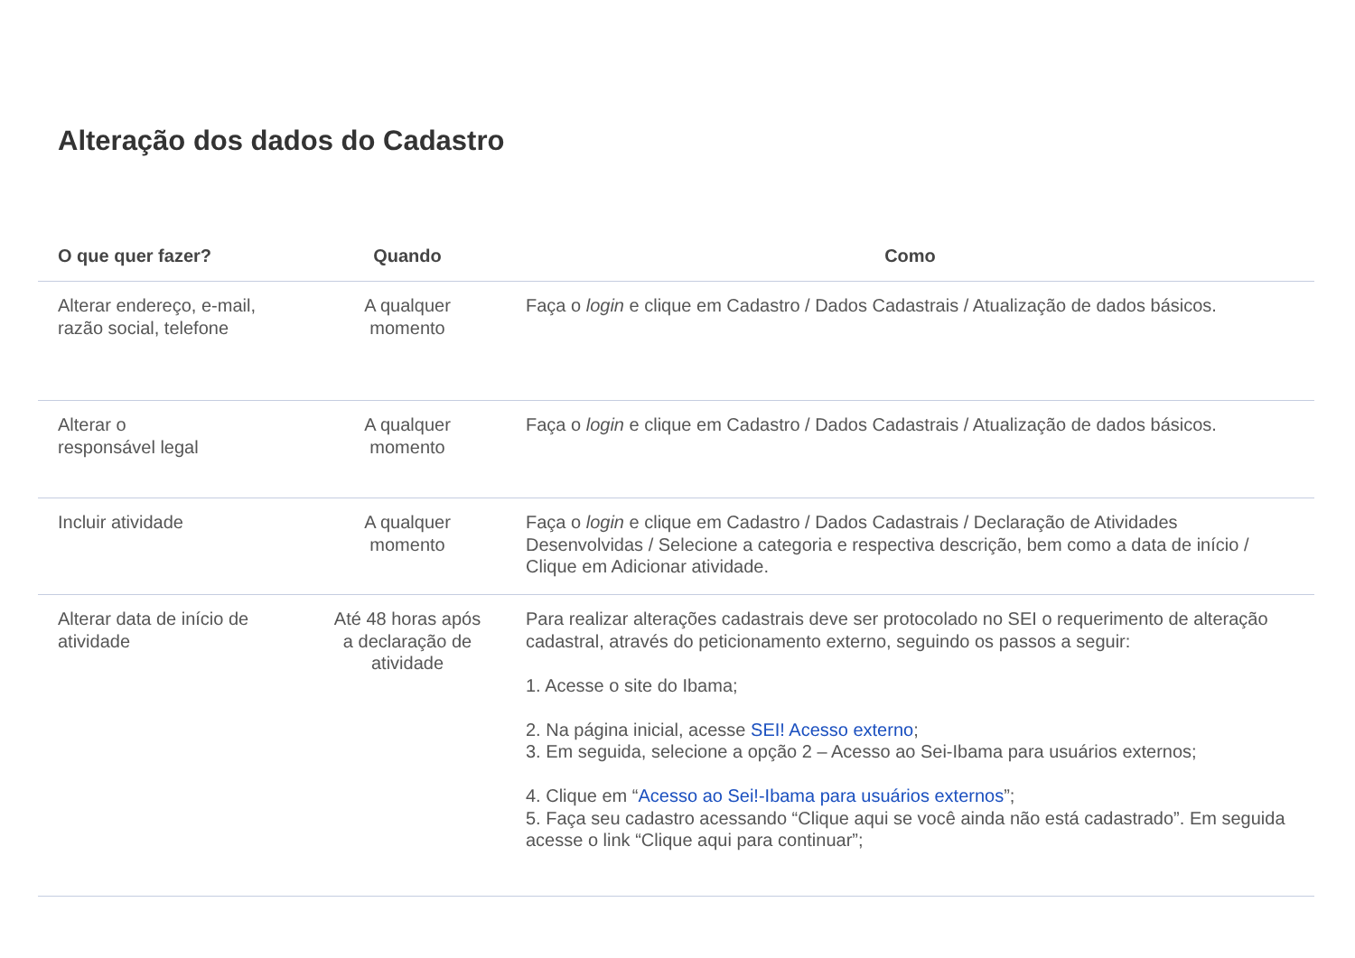Alteração dos dados do Cadastro
| O que quer fazer? | Quando | Como |
| --- | --- | --- |
| Alterar endereço, e-mail, razão social, telefone | A qualquer momento | Faça o login e clique em Cadastro / Dados Cadastrais / Atualização de dados básicos. |
| Alterar o responsável legal | A qualquer momento | Faça o login e clique em Cadastro / Dados Cadastrais / Atualização de dados básicos. |
| Incluir atividade | A qualquer momento | Faça o login e clique em Cadastro / Dados Cadastrais / Declaração de Atividades Desenvolvidas / Selecione a categoria e respectiva descrição, bem como a data de início / Clique em Adicionar atividade. |
| Alterar data de início de atividade | Até 48 horas após a declaração de atividade | Para realizar alterações cadastrais deve ser protocolado no SEI o requerimento de alteração cadastral, através do peticionamento externo, seguindo os passos a seguir: 1. Acesse o site do Ibama; 2. Na página inicial, acesse SEI! Acesso externo ; 3. Em seguida, selecione a opção 2 – Acesso ao Sei-Ibama para usuários externos; 4. Clique em “ Acesso ao Sei!-Ibama para usuários externos ”; 5. Faça seu cadastro acessando “Clique aqui se você ainda não está cadastrado”. Em seguida acesse o link “Clique aqui para continuar”; |